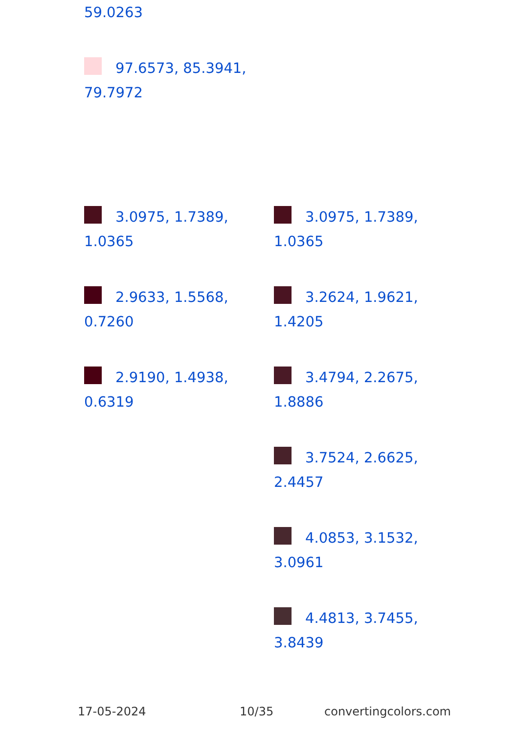59.0263
97.6573, 85.3941, 79.7972
3.0975, 1.7389, 1.0365
3.0975, 1.7389, 1.0365
2.9633, 1.5568, 0.7260
3.2624, 1.9621, 1.4205
2.9190, 1.4938, 0.6319
3.4794, 2.2675, 1.8886
3.7524, 2.6625, 2.4457
4.0853, 3.1532, 3.0961
4.4813, 3.7455, 3.8439
17-05-2024 10/35 convertingcolors.com